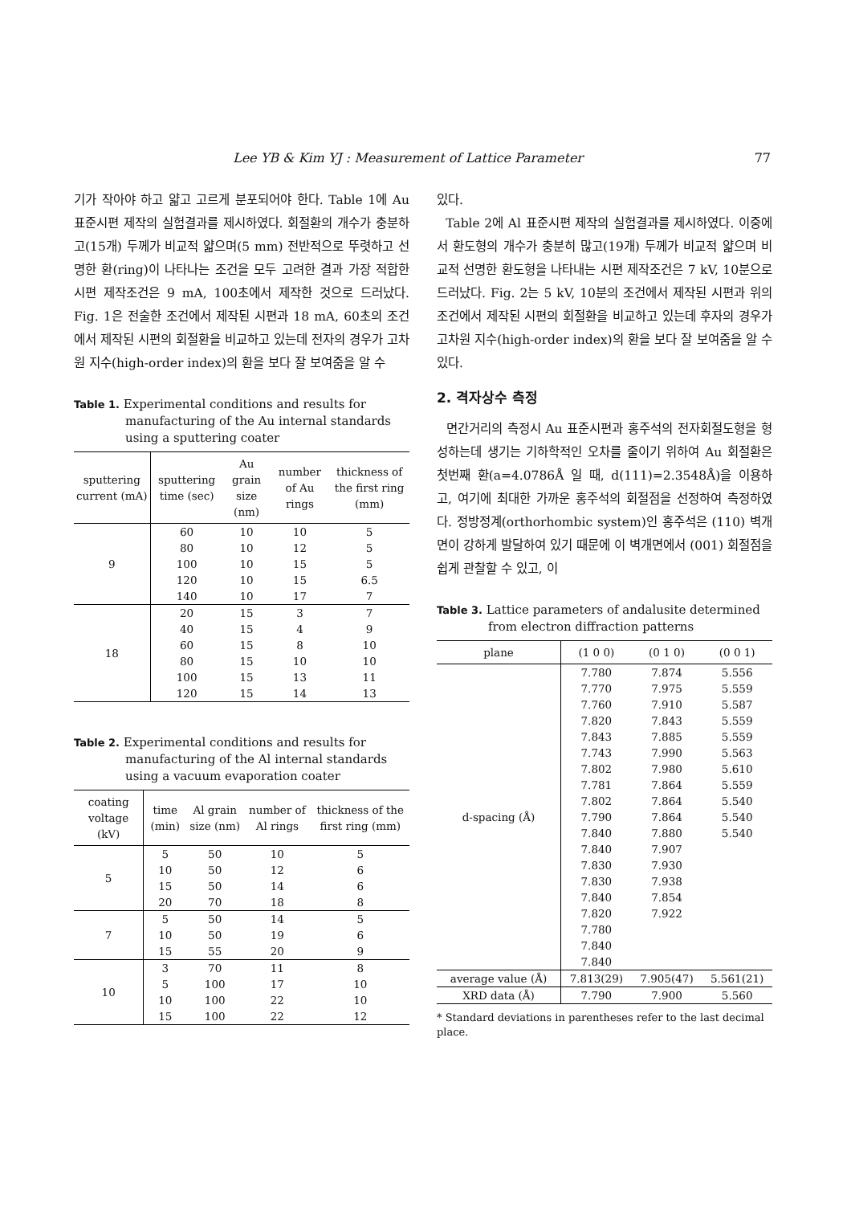Lee YB & Kim YJ : Measurement of Lattice Parameter 77
기가 작아야 하고 얇고 고르게 분포되어야 한다. Table 1에 Au 표준시편 제작의 실험결과를 제시하였다. 회절환의 개수가 충분하고(15개) 두께가 비교적 얇으며(5 mm) 전반적으로 뚜렷하고 선명한 환(ring)이 나타나는 조건을 모두 고려한 결과 가장 적합한 시편 제작조건은 9 mA, 100초에서 제작한 것으로 드러났다. Fig. 1은 전술한 조건에서 제작된 시편과 18 mA, 60초의 조건에서 제작된 시편의 회절환을 비교하고 있는데 전자의 경우가 고차원 지수(high-order index)의 환을 보다 잘 보여줌을 알 수
Table 1. Experimental conditions and results for manufacturing of the Au internal standards using a sputtering coater
| sputtering current (mA) | sputtering time (sec) | Au grain size (nm) | number of Au rings | thickness of the first ring (mm) |
| --- | --- | --- | --- | --- |
| 9 | 60 | 10 | 10 | 5 |
| | 80 | 10 | 12 | 5 |
| | 100 | 10 | 15 | 5 |
| | 120 | 10 | 15 | 6.5 |
| | 140 | 10 | 17 | 7 |
| 18 | 20 | 15 | 3 | 7 |
| | 40 | 15 | 4 | 9 |
| | 60 | 15 | 8 | 10 |
| | 80 | 15 | 10 | 10 |
| | 100 | 15 | 13 | 11 |
| | 120 | 15 | 14 | 13 |
Table 2. Experimental conditions and results for manufacturing of the Al internal standards using a vacuum evaporation coater
| coating voltage (kV) | time (min) | Al grain size (nm) | number of Al rings | thickness of the first ring (mm) |
| --- | --- | --- | --- | --- |
| 5 | 5 | 50 | 10 | 5 |
| | 10 | 50 | 12 | 6 |
| | 15 | 50 | 14 | 6 |
| | 20 | 70 | 18 | 8 |
| 7 | 5 | 50 | 14 | 5 |
| | 10 | 50 | 19 | 6 |
| | 15 | 55 | 20 | 9 |
| 10 | 3 | 70 | 11 | 8 |
| | 5 | 100 | 17 | 10 |
| | 10 | 100 | 22 | 10 |
| | 15 | 100 | 22 | 12 |
있다.
Table 2에 Al 표준시편 제작의 실험결과를 제시하였다. 이중에서 환도형의 개수가 충분히 많고(19개) 두께가 비교적 얇으며 비교적 선명한 환도형을 나타내는 시편 제작조건은 7 kV, 10분으로 드러났다. Fig. 2는 5 kV, 10분의 조건에서 제작된 시편과 위의 조건에서 제작된 시편의 회절환을 비교하고 있는데 후자의 경우가 고차원 지수(high-order index)의 환을 보다 잘 보여줌을 알 수 있다.
2. 격자상수 측정
면간거리의 측정시 Au 표준시편과 홍주석의 전자회절도형을 형성하는데 생기는 기하학적인 오차를 줄이기 위하여 Au 회절환은 첫번째 환(a=4.0786Å 일 때, d(111)=2.3548Å)을 이용하고, 여기에 최대한 가까운 홍주석의 회절점을 선정하여 측정하였다. 정방정계(orthorhombic system)인 홍주석은 (110) 벽개면이 강하게 발달하여 있기 때문에 이 벽개면에서 (001) 회절점을 쉽게 관찰할 수 있고, 이
Table 3. Lattice parameters of andalusite determined from electron diffraction patterns
| plane | (1 0 0) | (0 1 0) | (0 0 1) |
| --- | --- | --- | --- |
| d-spacing (Å) | 7.780 | 7.874 | 5.556 |
| | 7.770 | 7.975 | 5.559 |
| | 7.760 | 7.910 | 5.587 |
| | 7.820 | 7.843 | 5.559 |
| | 7.843 | 7.885 | 5.559 |
| | 7.743 | 7.990 | 5.563 |
| | 7.802 | 7.980 | 5.610 |
| | 7.781 | 7.864 | 5.559 |
| | 7.802 | 7.864 | 5.540 |
| | 7.790 | 7.864 | 5.540 |
| | 7.840 | 7.880 | 5.540 |
| | 7.840 | 7.907 | |
| | 7.830 | 7.930 | |
| | 7.830 | 7.938 | |
| | 7.840 | 7.854 | |
| | 7.820 | 7.922 | |
| | 7.780 | | |
| | 7.840 | | |
| | 7.840 | | |
| average value (Å) | 7.813(29) | 7.905(47) | 5.561(21) |
| XRD data (Å) | 7.790 | 7.900 | 5.560 |
* Standard deviations in parentheses refer to the last decimal place.